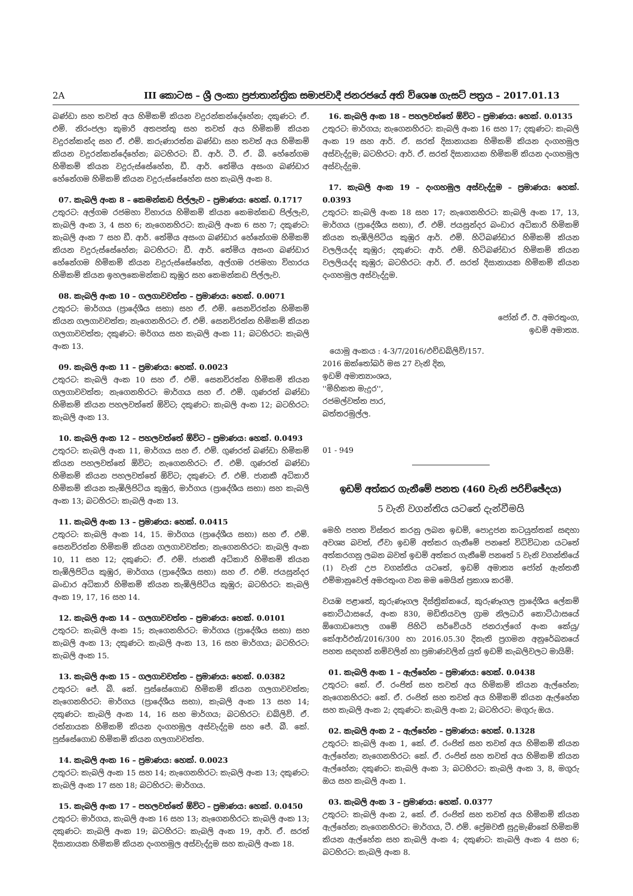2A III කොටස – ශ්‍රී ලංකා ප්‍රජාතාන්ත්‍රික සමාජවාදී ජනරජයේ අති විශෙෂ ගැසට් පත්‍රය – 2017.01.13
බණ්ඩා සහ තවත් අය හිමිකම් කියන වදුරන්කන්දේහේන; දකුණට: ඒ. එම්. නිරංජලා කුමාරි අතපත්තු සහ තවත් අය හිමිකම් කියන වදුරන්කන්ද සහ ඒ. එම්. කරුණාරත්න බණ්ඩා සහ තවත් අය හිමිකම් කියන වදුරන්කන්දේහේන; බටහිරට: ඩී. ආර්. ටී. ඒ. බී. හේනේගම හිමිකම් කියන වදුරුස්සේහේන, ඩී. ආර්. තේමිය අසංග බණ්ඩාර හේනේගම හිමිකම් කියන වදුරුස්සේහේන සහ කැබලි අංක 8.
07. කැබලි අංක 8 – කෙමන්කඩ පිල්ලැව – ප්‍රමාණය: හෙක්. 0.1717
උතුරට: අල්ගම රජමහා විහාරය හිමිකම් කියන කෙමන්කඩ පිල්ලැව, කැබලි අංක 3, 4 සහ 6; නැගෙනහිරට: කැබලි අංක 6 සහ 7; දකුණට: කැබලි අංක 7 සහ ඩී. ආර්. තේමිය අසංග බණ්ඩාර හේනේගම හිමිකම් කියන වදුරුස්සේහේන; බටහිරට: ඩී. ආර්. තේමිය අසංග බණ්ඩාර හේනේගම හිමිකම් කියන වදුරුස්සේහේන, අල්ගම රජමහා විහාරය හිමිකම් කියන ඉහලකෙමන්කඩ කුඹුර සහ කෙමන්කඩ පිල්ලැව.
08. කැබලි අංක 10 – ගලගාවවත්ත – ප්‍රමාණය: හෙක්. 0.0071
උතුරට: මාර්ගය (ප්‍රාදේශීය සභා) සහ ඒ. එම්. සෙනවිරත්න හිමිකම් කියන ගලගාවවත්ත; නැගෙනහිරට: ඒ. එම්. සෙනවිරත්න හිමිකම් කියන ගලගාවවත්ත; දකුණට: මර්ගය සහ කැබලි අංක 11; බටහිරට: කැබලි අංක 13.
09. කැබලි අංක 11 – ප්‍රමාණය: හෙක්. 0.0023
උතුරට: කැබලි අංක 10 සහ ඒ. එම්. සෙනවිරත්න හිමිකම් කියන ගලගාවවත්ත; නැගෙනහිරට: මාර්ගය සහ ඒ. එම්. ගුණරත් බණ්ඩා හිමිකම් කියන පහලවත්තේ ඕවිට; දකුණට: කැබලි අංක 12; බටහිරට: කැබලි අංක 13.
10. කැබලි අංක 12 – පහලවත්තේ ඕවිට – ප්‍රමාණය: හෙක්. 0.0493
උතුරට: කැබලි අංක 11, මාර්ගය සහ ඒ. එම්. ගුණරත් බණ්ඩා හිමිකම් කියන පහලවත්තේ ඕවිට; නැගෙනහිරට: ඒ. එම්. ගුණරත් බණ්ඩා හිමිකම් කියන පහලවත්තේ ඕවිට; දකුණට: ඒ. එම්. ජානකී අධිකාරි හිමිකම් කියන තැඹිලිපිටිය කුඹුර, මාර්ගය (ප්‍රාදේශීය සභා) සහ කැබලි අංක 13; බටහිරට: කැබලි අංක 13.
11. කැබලි අංක 13 – ප්‍රමාණය: හෙක්. 0.0415
උතුරට: කැබලි අංක 14, 15. මාර්ගය (ප්‍රාදේශීය සභා) සහ ඒ. එම්. සෙනවිරත්න හිමිකම් කියන ගලගාවවත්ත; නැගෙනහිරට: කැබලි අංක 10, 11 සහ 12; දකුණට: ඒ. එම්. ජානකී අධිකාරි හිමිකම් කියන තැඹිලිපිටිය කුඹුර, මාර්ගය (ප්‍රාදේශීය සභා) සහ ඒ. එම්. ජයසුන්දර බංඩාර අධිකාරි හිමිකම් කියන තැඹිලිපිටිය කුඹුර; බටහිරට: කැබලි අංක 19, 17, 16 සහ 14.
12. කැබලි අංක 14 – ගලගාවවත්ත – ප්‍රමාණය: හෙක්. 0.0101
උතුරට: කැබලි අංක 15; නැගෙනහිරට: මාර්ගය (ප්‍රාදේශීය සභා) සහ කැබලි අංක 13; දකුණට: කැබලි අංක 13, 16 සහ මාර්ගය; බටහිරට: කැබලි අංක 15.
13. කැබලි අංක 15 – ගලගාවවත්ත – ප්‍රමාණය: හෙක්. 0.0382
උතුරට: ජේ. බී. කේ. පුස්සේගොඩ හිමිකම් කියන ගලගාවවත්ත; නැගෙනහිරට: මාර්ගය (ප්‍රාදේශීය සභා), කැබලි අංක 13 සහ 14; දකුණට: කැබලි අංක 14, 16 සහ මාර්ගය; බටහිරට: ඩබ්ලිව්. ඒ. රත්නායක හිමිකම් කියන දංගහමුල අස්වැද්දුම සහ ජේ. බී. කේ. පුස්සේගොඩ හිමිකම් කියන ගලගාවවත්ත.
14. කැබලි අංක 16 – ප්‍රමාණය: හෙක්. 0.0023
උතුරට: කැබලි අංක 15 සහ 14; නැගෙනහිරට: කැබලි අංක 13; දකුණට: කැබලි අංක 17 සහ 18; බටහිරට: මාර්ගය.
15. කැබලි අංක 17 – පහලවත්තේ ඕවිට – ප්‍රමාණය: හෙක්. 0.0450
උතුරට: මාර්ගය, කැබලි අංක 16 සහ 13; නැගෙනහිරට: කැබලි අංක 13; දකුණට: කැබලි අංක 19; බටහිරට: කැබලි අංක 19, ආර්. ඒ. සරත් දිසානායක හිමිකම් කියන දංගහමුල අස්වැද්දුම සහ කැබලි අංක 18.
16. කැබලි අංක 18 – පහලවත්තේ ඕවිට – ප්‍රමාණය: හෙක්. 0.0135
උතුරට: මාර්ගය; නැගෙනහිරට: කැබලි අංක 16 සහ 17; දකුණට: කැබලි අංක 19 සහ ආර්. ඒ. සරත් දිසානායක හිමිකම් කියන දංගහමුල අස්වැද්දුම; බටහිරට: ආර්. ඒ. සරත් දිසානායක හිමිකම් කියන දංගහමුල අස්වැද්දුම.
17. කැබලි අංක 19 – දංගහමුල අස්වැද්දුම – ප්‍රමාණය: හෙක්. 0.0393
උතුරට: කැබලි අංක 18 සහ 17; නැගෙනහිරට: කැබලි අංක 17, 13, මාර්ගය (ප්‍රාදේශීය සභා), ඒ. එම්. ජයසුන්දර බංඩාර අධිකාරි හිමිකම් කියන තැඹිලිපිටිය කුඹුර ආර්. එම්. හිටිබණ්ඩාර හිමිකම් කියන වලලියද්ද කුඹුර; දකුණට: ආර්. එම්. හිටිබණ්ඩාර හිමිකම් කියන වලලියද්ද කුඹුර; බටහිරට: ආර්. ඒ. සරත් දිසානායක හිමිකම් කියන දංගහමුල අස්වැද්දුම.
ජෝන් ඒ. ඊ. අමරතුංග,
ඉඩම් අමාත්‍ය.
යොමු අංකය : 4-3/7/2016/එච්ඩබ්ලිව්/157.
2016 ඔක්තෝබර් මස 27 වැනි දින,
ඉඩම් අමාත්‍යාංශය,
''මිහිකත මැදුර'',
රජමල්වත්ත පාර,
බත්තරමුල්ල.
01 - 949
ඉඩම් අත්කර ගැනීමේ පනත (460 වැනි පරිච්ඡේදය)
5 වැනි වගන්තිය යටතේ දැන්වීමයි
මෙහි පහත විස්තර කරනු ලබන ඉඩම්, පොදුජන කටයුත්තක් සඳහා අවශ්‍ය බවත්, ඒවා ඉඩම් අත්කර ගැනීමේ පනතේ විධිවිධාන යටතේ අත්කරගනු ලබන බවත් ඉඩම් අත්කර ගැනීමේ පනතේ 5 වැනි වගන්තියේ (1) වැනි උප වගන්තිය යටතේ, ඉඩම් අමාත්‍ය ජෝන් ඇන්තනී එම්මානුවෙල් අමරතුංග වන මම මෙයින් ප්‍රකාශ කරමි.
වයඹ පළාතේ, කුරුණෑගල දිස්ත්‍රික්කයේ, කුරුණෑගල ප්‍රාදේශීය ලේකම් කොට්ඨාසයේ, අංක 830, මඩිතියවල ග්‍රාම නිලධාරි කොට්ඨාසයේ ඕගොඩපොල ගමේ පිහිටි සර්වේයර් ජනරාල්ගේ අංක කේයු/කේආර්එන්/2016/300 හා 2016.05.30 දිනැති ප්‍රගමන අනුරේඛනයේ පහත සඳහන් නම්වලින් හා ප්‍රමාණවලින් යුත් ඉඩම් කැබලිවලට මායිම්:
01. කැබලි අංක 1 – ඇල්හේන – ප්‍රමාණය: හෙක්. 0.0438
උතුරට: කේ. ඒ. රංජිත් සහ තවත් අය හිමිකම් කියන ඇල්හේන; නැගෙනහිරට: කේ. ඒ. රංජිත් සහ තවත් අය හිමිකම් කියන ඇල්හේන සහ කැබලි අංක 2; දකුණට: කැබලි අංක 2; බටහිරට: මගුරු ඔය.
02. කැබලි අංක 2 – ඇල්හේන – ප්‍රමාණය: හෙක්. 0.1328
උතුරට: කැබලි අංක 1, කේ. ඒ. රංජිත් සහ තවත් අය හිමිකම් කියන ඇල්හේන; නැගෙනහිරට: කේ. ඒ. රංජිත් සහ තවත් අය හිමිකම් කියන ඇල්හේන; දකුණට: කැබලි අංක 3; බටහිරට: කැබලි අංක 3, 8, මගුරු ඔය සහ කැබලි අංක 1.
03. කැබලි අංක 3 – ප්‍රමාණය: හෙක්. 0.0377
උතුරට: කැබලි අංක 2, කේ. ඒ. රංජිත් සහ තවත් අය හිමිකම් කියන ඇල්හේන; නැගෙනහිරට: මාර්ගය, ටී. එම්. ප්‍රේමවතී සුදුමැණිකේ හිමිකම් කියන ඇල්හේන සහ කැබලි අංක 4; දකුණට: කැබලි අංක 4 සහ 6; බටහිරට: කැබලි අංක 8.